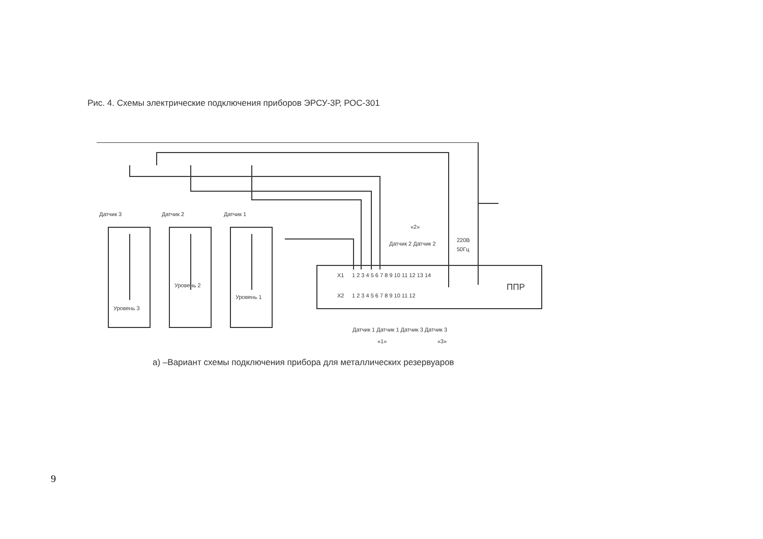Рис. 4. Схемы электрические подключения приборов ЭРСУ-3Р, РОС-301
Датчик 3
Датчик 2
Датчик 1
Уровень 3
Уровень 2
Уровень 1
Датчик 2 Датчик 2
220В
50Гц
X1
X2
ППР
Датчик 1 Датчик 1 Датчик 3 Датчик 3
«2»
«1»
«3»
1 2 3 4 5 6 7 8 9 10 11 12 13 14
1 2 3 4 5 6 7 8 9 10 11 12
а) –Вариант схемы подключения прибора для металлических резервуаров
9